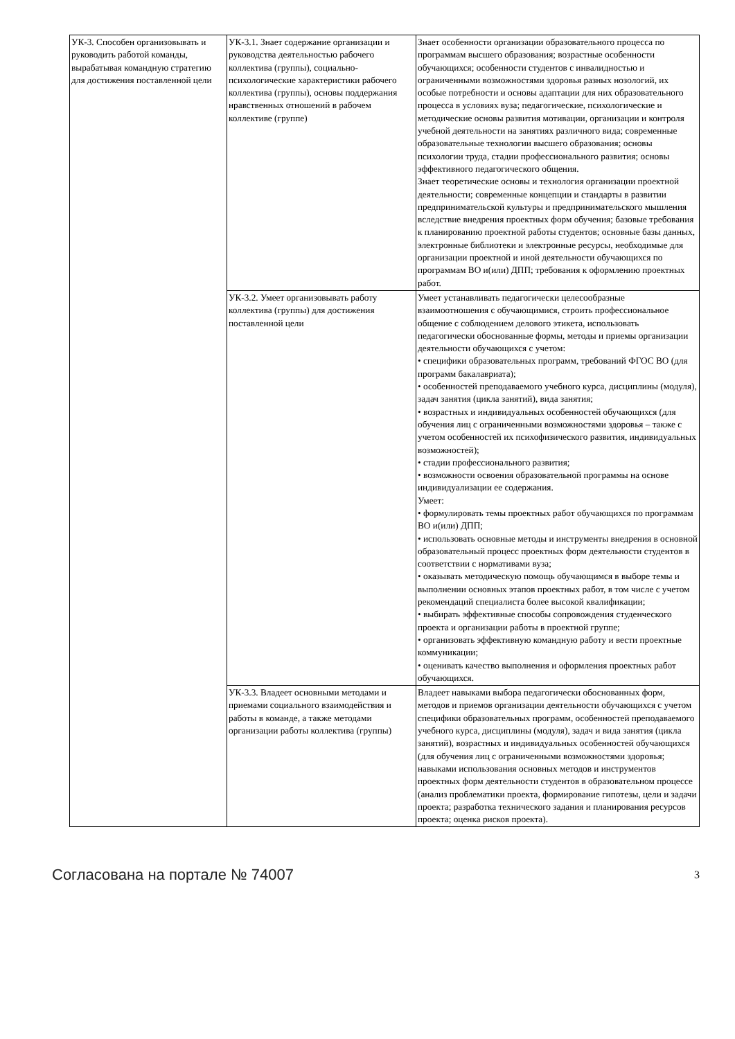| УК-3. Способен организовывать и руководить работой команды, вырабатывая командную стратегию для достижения поставленной цели | УК-3.1. Знает содержание организации и руководства деятельностью рабочего коллектива (группы), социально-психологические характеристики рабочего коллектива (группы), основы поддержания нравственных отношений в рабочем коллективе (группе) | Знает особенности организации образовательного процесса по программам высшего образования; возрастные особенности обучающихся; особенности студентов с инвалидностью и ограниченными возможностями здоровья разных нозологий, их особые потребности и основы адаптации для них образовательного процесса в условиях вуза; педагогические, психологические и методические основы развития мотивации, организации и контроля учебной деятельности на занятиях различного вида; современные образовательные технологии высшего образования; основы психологии труда, стадии профессионального развития; основы эффективного педагогического общения. Знает теоретические основы и технология организации проектной деятельности; современные концепции и стандарты в развитии предпринимательской культуры и предпринимательского мышления вследствие внедрения проектных форм обучения; базовые требования к планированию проектной работы студентов; основные базы данных, электронные библиотеки и электронные ресурсы, необходимые для организации проектной и иной деятельности обучающихся по программам ВО и(или) ДПП; требования к оформлению проектных работ. |
| | УК-3.2. Умеет организовывать работу коллектива (группы) для достижения поставленной цели | Умеет устанавливать педагогически целесообразные взаимоотношения с обучающимися, строить профессиональное общение с соблюдением делового этикета, использовать педагогически обоснованные формы, методы и приемы организации деятельности обучающихся с учетом: • специфики образовательных программ, требований ФГОС ВО (для программ бакалавриата); • особенностей преподаваемого учебного курса, дисциплины (модуля), задач занятия (цикла занятий), вида занятия; • возрастных и индивидуальных особенностей обучающихся (для обучения лиц с ограниченными возможностями здоровья – также с учетом особенностей их психофизического развития, индивидуальных возможностей); • стадии профессионального развития; • возможности освоения образовательной программы на основе индивидуализации ее содержания. Умеет: • формулировать темы проектных работ обучающихся по программам ВО и(или) ДПП; • использовать основные методы и инструменты внедрения в основной образовательный процесс проектных форм деятельности студентов в соответствии с нормативами вуза; • оказывать методическую помощь обучающимся в выборе темы и выполнении основных этапов проектных работ, в том числе с учетом рекомендаций специалиста более высокой квалификации; • выбирать эффективные способы сопровождения студенческого проекта и организации работы в проектной группе; • организовать эффективную командную работу и вести проектные коммуникации; • оценивать качество выполнения и оформления проектных работ обучающихся. |
| | УК-3.3. Владеет основными методами и приемами социального взаимодействия и работы в команде, а также методами организации работы коллектива (группы) | Владеет навыками выбора педагогически обоснованных форм, методов и приемов организации деятельности обучающихся с учетом специфики образовательных программ, особенностей преподаваемого учебного курса, дисциплины (модуля), задач и вида занятия (цикла занятий), возрастных и индивидуальных особенностей обучающихся (для обучения лиц с ограниченными возможностями здоровья; навыками использования основных методов и инструментов проектных форм деятельности студентов в образовательном процессе (анализ проблематики проекта, формирование гипотезы, цели и задачи проекта; разработка технического задания и планирования ресурсов проекта; оценка рисков проекта). |
Согласована на портале № 74007 3